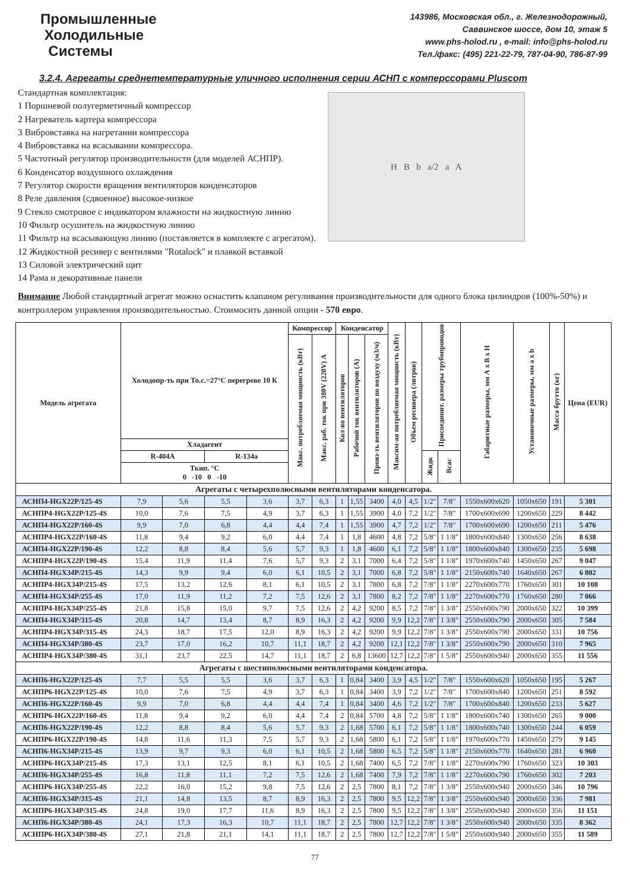Промышленные
Холодильные
Системы
143986, Московская обл., г. Железнодорожный,
Саввинское шоссе, дом 10, этаж 5
www.phs-holod.ru , e-mail: info@phs-holod.ru
Тел./факс: (495) 221-22-79, 787-04-90, 786-87-99
3.2.4. Агрегаты среднетемпературные уличного исполнения серии АСНП с комперссорами Pluscom
Стандартная комплектация:
1 Поршневой полугерметичный компрессор
2 Нагреватель картера компрессора
3 Вибровставка на нагретании компрессора
4 Вибровставка на всасывании компрессора.
5 Частотный регулятор производительности (для моделей АСНПР).
6 Конденсатор воздушного охлаждения
7 Регулятор скорости вращения вентиляторов конденсаторов
8 Реле давления (сдвоенное) высокое-низкое
9 Стекло смотровое с индикатором влажности на жидкостную линию
10 Фильтр осушитель на жидкостную линию
11 Фильтр на всасывающую линию (поставляется в комплекте с агрегатом).
12 Жидкостной ресивер с вентилями "Rotalock" и плавкой вставкой
13 Силовой электрический щит
14 Рама и декоративные панели
H B b a/2 a A
Внимание Любой стандартный агрегат можно оснастить клапаном регуливания производительности для одного блока цилиндров (100%-50%) и контроллером управления производительностью. Стоимосить данной опции - 570 евро.
| Модель агрегата | Холодопр-ть при То.с.=27°С перегреве 10 К | | | | Компрессор | | Конденсатор | | | Максим-ая потребляемая мощность (кВт) | Объем ресивера (литров) | Присоединит. размеры трубопроводов | | Габаритные размеры, мм А х В х Н | Установочные размеры, мм а х b | Масса брутто (кг) | Цена (EUR) |
| --- | --- | --- | --- | --- | --- | --- | --- | --- | --- | --- | --- | --- | --- | --- | --- | --- | --- |
| | | | | | Макс. потребляемая мощность (кВт) | Макс. раб. ток при 380V (220V) А | Кол-во вентиляторов | Рабочий ток вентиляторов (А) | Произ-ть вентиляторов по воздуху (м3/ч) | | | | | | | | |
| | Хладагент | | | | | | | | | | | | | | | | |
| | R-404A | | R-134a | | | | | | | | | Жидк | Всас | | | | |
| | Ткип. °С 0 -10 0 -10 | | | | | | | | | | | | | | | | |
| Агрегаты с четырехполюсными вентиляторами конденсатора. | | | | | | | | | | | | | | | | | |
| АСНП4-HGX22P/125-4S | 7,9 | 5,6 | 5,5 | 3,6 | 3,7 | 6,3 | 1 | 1,55 | 3400 | 4,0 | 4,5 | 1/2" | 7/8" | 1550x600x620 | 1050x650 | 191 | 5 301 |
| АСНПР4-HGX22P/125-4S | 10,0 | 7,6 | 7,5 | 4,9 | 3,7 | 6,3 | 1 | 1,55 | 3900 | 4,0 | 7,2 | 1/2" | 7/8" | 1700x600x690 | 1200x650 | 229 | 8 442 |
| АСНП4-HGX22P/160-4S | 9,9 | 7,0 | 6,8 | 4,4 | 4,4 | 7,4 | 1 | 1,55 | 3900 | 4,7 | 7,2 | 1/2" | 7/8" | 1700x600x690 | 1200x650 | 211 | 5 476 |
| АСНПР4-HGX22P/160-4S | 11,8 | 9,4 | 9,2 | 6,0 | 4,4 | 7,4 | 1 | 1,8 | 4600 | 4,8 | 7,2 | 5/8" | 1 1/8" | 1800x600x840 | 1300x650 | 256 | 8 638 |
| АСНП4-HGX22P/190-4S | 12,2 | 8,8 | 8,4 | 5,6 | 5,7 | 9,3 | 1 | 1,8 | 4600 | 6,1 | 7,2 | 5/8" | 1 1/8" | 1800x600x840 | 1300x650 | 235 | 5 698 |
| АСНПР4-HGX22P/190-4S | 15,4 | 11,9 | 11,4 | 7,6 | 5,7 | 9,3 | 2 | 3,1 | 7000 | 6,4 | 7,2 | 5/8" | 1 1/8" | 1970x600x740 | 1450x650 | 267 | 9 047 |
| АСНП4-HGX34P/215-4S | 14,3 | 9,9 | 9,4 | 6,0 | 6,1 | 10,5 | 2 | 3,1 | 7000 | 6,8 | 7,2 | 5/8" | 1 1/8" | 2150x600x740 | 1640x650 | 267 | 6 802 |
| АСНПР4-HGX34P/215-4S | 17,5 | 13,2 | 12,6 | 8,1 | 6,1 | 10,5 | 2 | 3,1 | 7800 | 6,8 | 7,2 | 7/8" | 1 1/8" | 2270x600x770 | 1760x650 | 301 | 10 108 |
| АСНП4-HGX34P/255-4S | 17,0 | 11,9 | 11,2 | 7,2 | 7,5 | 12,6 | 2 | 3,1 | 7800 | 8,2 | 7,2 | 7/8" | 1 1/8" | 2270x600x770 | 1760x650 | 280 | 7 066 |
| АСНПР4-HGX34P/255-4S | 21,8 | 15,8 | 15,0 | 9,7 | 7,5 | 12,6 | 2 | 4,2 | 9200 | 8,5 | 7,2 | 7/8" | 1 3/8" | 2550x600x790 | 2000x650 | 322 | 10 399 |
| АСНП4-HGX34P/315-4S | 20,8 | 14,7 | 13,4 | 8,7 | 8,9 | 16,3 | 2 | 4,2 | 9200 | 9,9 | 12,2 | 7/8" | 1 3/8" | 2550x600x790 | 2000x650 | 305 | 7 584 |
| АСНПР4-HGX34P/315-4S | 24,3 | 18,7 | 17,5 | 12,0 | 8,9 | 16,3 | 2 | 4,2 | 9200 | 9,9 | 12,2 | 7/8" | 1 3/8" | 2550x600x790 | 2000x650 | 331 | 10 756 |
| АСНП4-HGX34P/380-4S | 23,7 | 17,0 | 16,2 | 10,7 | 11,1 | 18,7 | 2 | 4,2 | 9200 | 12,1 | 12,2 | 7/8" | 1 3/8" | 2550x600x790 | 2000x650 | 310 | 7 965 |
| АСНПР4-HGX34P/380-4S | 31,1 | 23,7 | 22,5 | 14,7 | 11,1 | 18,7 | 2 | 6,8 | 13600 | 12,7 | 12,2 | 7/8" | 1 5/8" | 2550x600x940 | 2000x650 | 355 | 11 556 |
| Агрегаты с шестиполюсными вентиляторами конденсатора. | | | | | | | | | | | | | | | | | |
| АСНП6-HGX22P/125-4S | 7,7 | 5,5 | 5,5 | 3,6 | 3,7 | 6,3 | 1 | 0,84 | 3400 | 3,9 | 4,5 | 1/2" | 7/8" | 1550x600x620 | 1050x650 | 195 | 5 267 |
| АСНПР6-HGX22P/125-4S | 10,0 | 7,6 | 7,5 | 4,9 | 3,7 | 6,3 | 1 | 0,84 | 3400 | 3,9 | 7,2 | 1/2" | 7/8" | 1700x600x840 | 1200x650 | 251 | 8 592 |
| АСНП6-HGX22P/160-4S | 9,9 | 7,0 | 6,8 | 4,4 | 4,4 | 7,4 | 1 | 0,84 | 3400 | 4,6 | 7,2 | 1/2" | 7/8" | 1700x600x840 | 1200x650 | 233 | 5 627 |
| АСНПР6-HGX22P/160-4S | 11,8 | 9,4 | 9,2 | 6,0 | 4,4 | 7,4 | 2 | 0,84 | 5700 | 4,8 | 7,2 | 5/8" | 1 1/8" | 1800x600x740 | 1300x650 | 265 | 9 000 |
| АСНП6-HGX22P/190-4S | 12,2 | 8,8 | 8,4 | 5,6 | 5,7 | 9,3 | 2 | 1,68 | 5700 | 6,1 | 7,2 | 5/8" | 1 1/8" | 1800x600x740 | 1300x650 | 244 | 6 059 |
| АСНПР6-HGX22P/190-4S | 14,8 | 11,6 | 11,3 | 7,5 | 5,7 | 9,3 | 2 | 1,68 | 5800 | 6,1 | 7,2 | 5/8" | 1 1/8" | 1970x600x770 | 1450x650 | 279 | 9 145 |
| АСНП6-HGX34P/215-4S | 13,9 | 9,7 | 9,3 | 6,0 | 6,1 | 10,5 | 2 | 1,68 | 5800 | 6,5 | 7,2 | 5/8" | 1 1/8" | 2150x600x770 | 1640x650 | 281 | 6 960 |
| АСНПР6-HGX34P/215-4S | 17,3 | 13,1 | 12,5 | 8,1 | 6,1 | 10,5 | 2 | 1,68 | 7400 | 6,5 | 7,2 | 7/8" | 1 1/8" | 2270x600x790 | 1760x650 | 323 | 10 303 |
| АСНП6-HGX34P/255-4S | 16,8 | 11,8 | 11,1 | 7,2 | 7,5 | 12,6 | 2 | 1,68 | 7400 | 7,9 | 7,2 | 7/8" | 1 1/8" | 2270x600x790 | 1760x650 | 302 | 7 203 |
| АСНПР6-HGX34P/255-4S | 22,2 | 16,0 | 15,2 | 9,8 | 7,5 | 12,6 | 2 | 2,5 | 7800 | 8,1 | 7,2 | 7/8" | 1 3/8" | 2550x600x940 | 2000x650 | 346 | 10 796 |
| АСНП6-HGX34P/315-4S | 21,1 | 14,8 | 13,5 | 8,7 | 8,9 | 16,3 | 2 | 2,5 | 7800 | 9,5 | 12,2 | 7/8" | 1 3/8" | 2550x600x940 | 2000x650 | 336 | 7 981 |
| АСНПР6-HGX34P/315-4S | 24,8 | 19,0 | 17,7 | 11,6 | 8,9 | 16,3 | 2 | 2,5 | 7800 | 9,5 | 12,2 | 7/8" | 1 3/8" | 2550x600x940 | 2000x650 | 356 | 11 151 |
| АСНП6-HGX34P/380-4S | 24,1 | 17,3 | 16,3 | 10,7 | 11,1 | 18,7 | 2 | 2,5 | 7800 | 12,7 | 12,2 | 7/8" | 1 3/8" | 2550x600x940 | 2000x650 | 335 | 8 362 |
| АСНПР6-HGX34P/380-4S | 27,1 | 21,8 | 21,1 | 14,1 | 11,1 | 18,7 | 2 | 2,5 | 7800 | 12,7 | 12,2 | 7/8" | 1 5/8" | 2550x600x940 | 2000x650 | 355 | 11 589 |
77